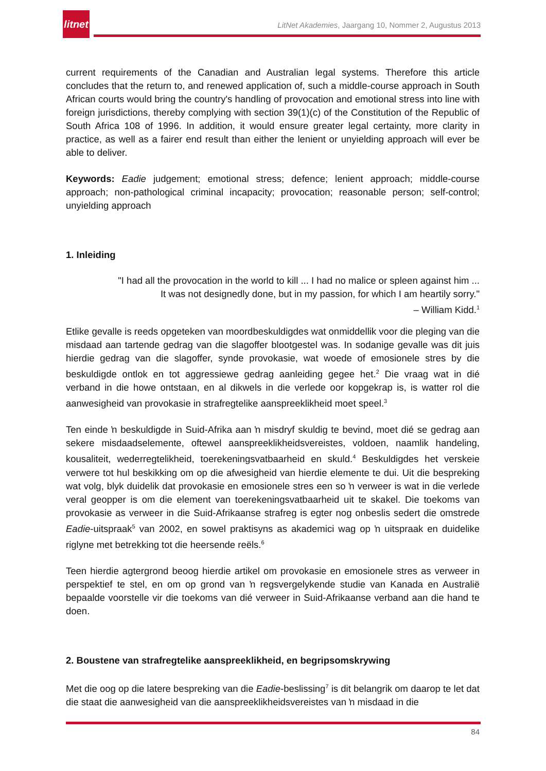litnet
LitNet Akademies, Jaargang 10, Nommer 2, Augustus 2013
current requirements of the Canadian and Australian legal systems. Therefore this article concludes that the return to, and renewed application of, such a middle-course approach in South African courts would bring the country's handling of provocation and emotional stress into line with foreign jurisdictions, thereby complying with section 39(1)(c) of the Constitution of the Republic of South Africa 108 of 1996. In addition, it would ensure greater legal certainty, more clarity in practice, as well as a fairer end result than either the lenient or unyielding approach will ever be able to deliver.
Keywords: Eadie judgement; emotional stress; defence; lenient approach; middle-course approach; non-pathological criminal incapacity; provocation; reasonable person; self-control; unyielding approach
1. Inleiding
"I had all the provocation in the world to kill ... I had no malice or spleen against him ...
It was not designedly done, but in my passion, for which I am heartily sorry."
– William Kidd.<sup>1</sup>
Etlike gevalle is reeds opgeteken van moordbeskuldigdes wat onmiddellik voor die pleging van die misdaad aan tartende gedrag van die slagoffer blootgestel was. In sodanige gevalle was dit juis hierdie gedrag van die slagoffer, synde provokasie, wat woede of emosionele stres by die beskuldigde ontlok en tot aggressiewe gedrag aanleiding gegee het.<sup>2</sup> Die vraag wat in dié verband in die howe ontstaan, en al dikwels in die verlede oor kopgekrap is, is watter rol die aanwesigheid van provokasie in strafregtelike aanspreeklikheid moet speel.<sup>3</sup>
Ten einde ŉ beskuldigde in Suid-Afrika aan ŉ misdryf skuldig te bevind, moet dié se gedrag aan sekere misdaadselemente, oftewel aanspreeklikheidsvereistes, voldoen, naamlik handeling, kousaliteit, wederregtelikheid, toerekeningsvatbaarheid en skuld.<sup>4</sup> Beskuldigdes het verskeie verwere tot hul beskikking om op die afwesigheid van hierdie elemente te dui. Uit die bespreking wat volg, blyk duidelik dat provokasie en emosionele stres een so ŉ verweer is wat in die verlede veral geopper is om die element van toerekeningsvatbaarheid uit te skakel. Die toekoms van provokasie as verweer in die Suid-Afrikaanse strafreg is egter nog onbeslis sedert die omstrede Eadie-uitspraak<sup>5</sup> van 2002, en sowel praktisyns as akademici wag op ŉ uitspraak en duidelike riglyne met betrekking tot die heersende reëls.<sup>6</sup>
Teen hierdie agtergrond beoog hierdie artikel om provokasie en emosionele stres as verweer in perspektief te stel, en om op grond van ŉ regsvergelykende studie van Kanada en Australië bepaalde voorstelle vir die toekoms van dié verweer in Suid-Afrikaanse verband aan die hand te doen.
2. Boustene van strafregtelike aanspreeklikheid, en begripsomskrywing
Met die oog op die latere bespreking van die Eadie-beslissing<sup>7</sup> is dit belangrik om daarop te let dat die staat die aanwesigheid van die aanspreeklikheidsvereistes van ŉ misdaad in die
84